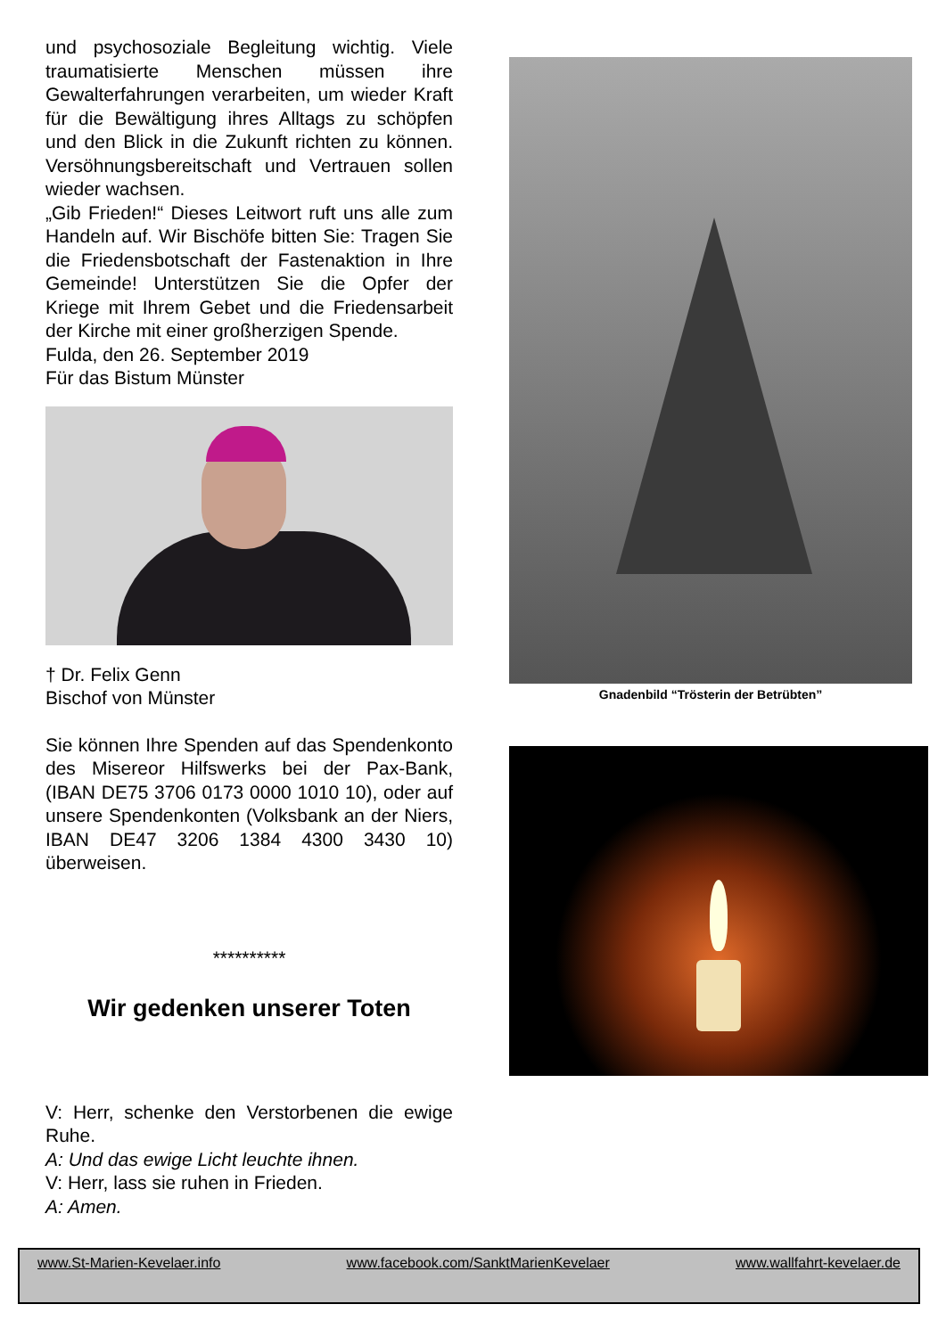und psychosoziale Begleitung wichtig. Viele traumatisierte Menschen müssen ihre Gewalterfahrungen verarbeiten, um wieder Kraft für die Bewältigung ihres Alltags zu schöpfen und den Blick in die Zukunft richten zu können. Versöhnungsbereitschaft und Vertrauen sollen wieder wachsen.
„Gib Frieden!“ Dieses Leitwort ruft uns alle zum Handeln auf. Wir Bischöfe bitten Sie: Tragen Sie die Friedensbotschaft der Fastenaktion in Ihre Gemeinde! Unterstützen Sie die Opfer der Kriege mit Ihrem Gebet und die Friedensarbeit der Kirche mit einer großherzigen Spende.
Fulda, den 26. September 2019
Für das Bistum Münster
† Dr. Felix Genn
Bischof von Münster
Sie können Ihre Spenden auf das Spendenkonto des Misereor Hilfswerks bei der Pax-Bank, (IBAN DE75 3706 0173 0000 1010 10), oder auf unsere Spendenkonten (Volksbank an der Niers, IBAN DE47 3206 1384 4300 3430 10) überweisen.
**********
Wir gedenken unserer Toten
V: Herr, schenke den Verstorbenen die ewige Ruhe.
A: Und das ewige Licht leuchte ihnen.
V: Herr, lass sie ruhen in Frieden.
A: Amen.
Gnadenbild “Trösterin der Betrübten”
www.St-Marien-Kevelaer.info www.facebook.com/SanktMarienKevelaer www.wallfahrt-kevelaer.de